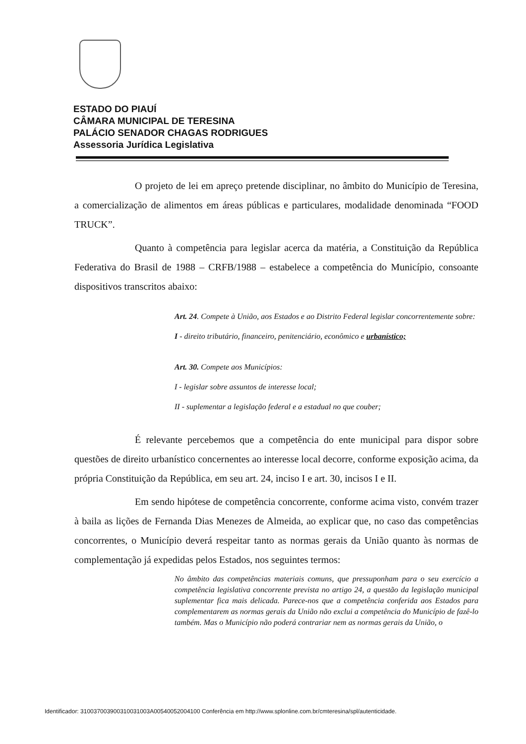ESTADO DO PIAUÍ
CÂMARA MUNICIPAL DE TERESINA
PALÁCIO SENADOR CHAGAS RODRIGUES
Assessoria Jurídica Legislativa
O projeto de lei em apreço pretende disciplinar, no âmbito do Município de Teresina, a comercialização de alimentos em áreas públicas e particulares, modalidade denominada “FOOD TRUCK”.
Quanto à competência para legislar acerca da matéria, a Constituição da República Federativa do Brasil de 1988 – CRFB/1988 – estabelece a competência do Município, consoante dispositivos transcritos abaixo:
Art. 24. Compete à União, aos Estados e ao Distrito Federal legislar concorrentemente sobre:
I - direito tributário, financeiro, penitenciário, econômico e urbanístico;
Art. 30. Compete aos Municípios:
I - legislar sobre assuntos de interesse local;
II - suplementar a legislação federal e a estadual no que couber;
É relevante percebemos que a competência do ente municipal para dispor sobre questões de direito urbanístico concernentes ao interesse local decorre, conforme exposição acima, da própria Constituição da República, em seu art. 24, inciso I e art. 30, incisos I e II.
Em sendo hipótese de competência concorrente, conforme acima visto, convém trazer à baila as lições de Fernanda Dias Menezes de Almeida, ao explicar que, no caso das competências concorrentes, o Município deverá respeitar tanto as normas gerais da União quanto às normas de complementação já expedidas pelos Estados, nos seguintes termos:
No âmbito das competências materiais comuns, que pressuponham para o seu exercício a competência legislativa concorrente prevista no artigo 24, a questão da legislação municipal suplementar fica mais delicada. Parece-nos que a competência conferida aos Estados para complementarem as normas gerais da União não exclui a competência do Município de fazê-lo também. Mas o Município não poderá contrariar nem as normas gerais da União, o
Identificador: 310037003900310031003A00540052004100 Conferência em http://www.splonline.com.br/cmteresina/spl/autenticidade.